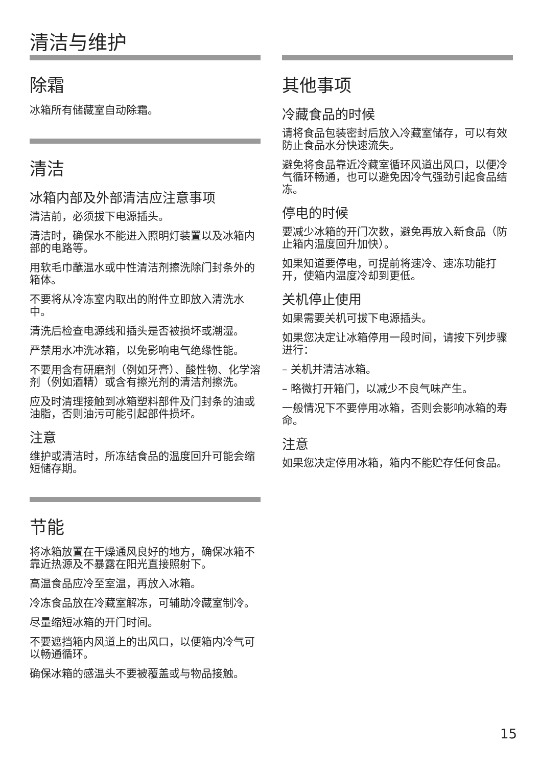清洁与维护
除霜
冰箱所有储藏室自动除霜。
清洁
冰箱内部及外部清洁应注意事项
清洁前，必须拔下电源插头。
清洁时，确保水不能进入照明灯装置以及冰箱内部的电路等。
用软毛巾蘸温水或中性清洁剂擦洗除门封条外的箱体。
不要将从冷冻室内取出的附件立即放入清洗水中。
清洗后检查电源线和插头是否被损坏或潮湿。
严禁用水冲洗冰箱，以免影响电气绝缘性能。
不要用含有研磨剂（例如牙膏）、酸性物、化学溶剂（例如酒精）或含有擦光剂的清洁剂擦洗。
应及时清理接触到冰箱塑料部件及门封条的油或油脂，否则油污可能引起部件损坏。
注意
维护或清洁时，所冻结食品的温度回升可能会缩短储存期。
节能
将冰箱放置在干燥通风良好的地方，确保冰箱不靠近热源及不暴露在阳光直接照射下。
高温食品应冷至室温，再放入冰箱。
冷冻食品放在冷藏室解冻，可辅助冷藏室制冷。
尽量缩短冰箱的开门时间。
不要遮挡箱内风道上的出风口，以便箱内冷气可以畅通循环。
确保冰箱的感温头不要被覆盖或与物品接触。
其他事项
冷藏食品的时候
请将食品包装密封后放入冷藏室储存，可以有效防止食品水分快速流失。
避免将食品靠近冷藏室循环风道出风口，以便冷气循环畅通，也可以避免因冷气强劲引起食品结冻。
停电的时候
要减少冰箱的开门次数，避免再放入新食品（防止箱内温度回升加快）。
如果知道要停电，可提前将速冷、速冻功能打开，使箱内温度冷却到更低。
关机停止使用
如果需要关机可拔下电源插头。
如果您决定让冰箱停用一段时间，请按下列步骤进行：
– 关机并清洁冰箱。
– 略微打开箱门，以减少不良气味产生。
一般情况下不要停用冰箱，否则会影响冰箱的寿命。
注意
如果您决定停用冰箱，箱内不能贮存任何食品。
15